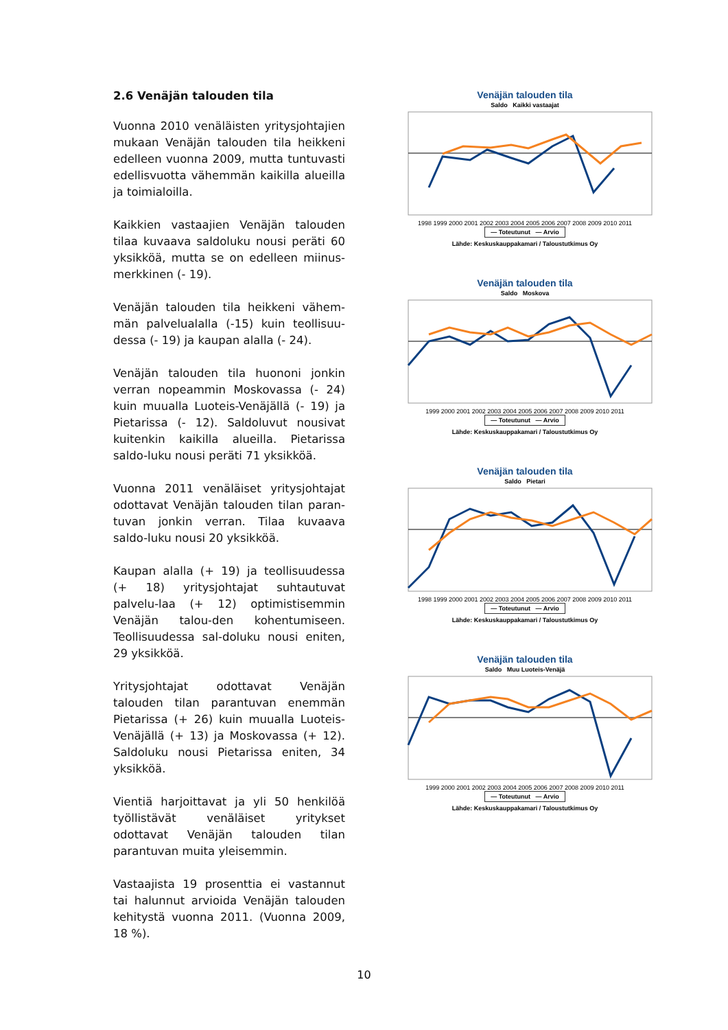2.6 Venäjän talouden tila
Vuonna 2010 venäläisten yritysjohtajien mukaan Venäjän talouden tila heikkeni edelleen vuonna 2009, mutta tuntuvasti edellisvuotta vähemmän kaikilla alueilla ja toimialoilla.
Kaikkien vastaajien Venäjän talouden tilaa kuvaava saldoluku nousi peräti 60 yksikköä, mutta se on edelleen miinus-merkkinen (- 19).
Venäjän talouden tila heikkeni vähem-män palvelualalla (-15) kuin teollisuu-dessa (- 19) ja kaupan alalla (- 24).
Venäjän talouden tila huononi jonkin verran nopeammin Moskovassa (- 24) kuin muualla Luoteis-Venäjällä (- 19) ja Pietarissa (- 12). Saldoluvut nousivat kuitenkin kaikilla alueilla. Pietarissa saldo-luku nousi peräti 71 yksikköä.
Vuonna 2011 venäläiset yritysjohtajat odottavat Venäjän talouden tilan paran-tuvan jonkin verran. Tilaa kuvaava saldo-luku nousi 20 yksikköä.
Kaupan alalla (+ 19) ja teollisuudessa (+ 18) yritysjohtajat suhtautuvat palvelu-laa (+ 12) optimistisemmin Venäjän talou-den kohentumiseen. Teollisuudessa sal-doluku nousi eniten, 29 yksikköä.
Yritysjohtajat odottavat Venäjän talouden tilan parantuvan enemmän Pietarissa (+ 26) kuin muualla Luoteis-Venäjällä (+ 13) ja Moskovassa (+ 12). Saldoluku nousi Pietarissa eniten, 34 yksikköä.
Vientiä harjoittavat ja yli 50 henkilöä työllistävät venäläiset yritykset odottavat Venäjän talouden tilan parantuvan muita yleisemmin.
Vastaajista 19 prosenttia ei vastannut tai halunnut arvioida Venäjän talouden kehitystä vuonna 2011. (Vuonna 2009, 18 %).
Venäjän talouden tila
Saldo Kaikki vastaajat
1998 1999 2000 2001 2002 2003 2004 2005 2006 2007 2008 2009 2010 2011
— Toteutunut — Arvio
Lähde: Keskuskauppakamari / Taloustutkimus Oy
Venäjän talouden tila
Saldo Moskova
1999 2000 2001 2002 2003 2004 2005 2006 2007 2008 2009 2010 2011
— Toteutunut — Arvio
Lähde: Keskuskauppakamari / Taloustutkimus Oy
Venäjän talouden tila
Saldo Pietari
1998 1999 2000 2001 2002 2003 2004 2005 2006 2007 2008 2009 2010 2011
— Toteutunut — Arvio
Lähde: Keskuskauppakamari / Taloustutkimus Oy
Venäjän talouden tila
Saldo Muu Luoteis-Venäjä
1999 2000 2001 2002 2003 2004 2005 2006 2007 2008 2009 2010 2011
— Toteutunut — Arvio
Lähde: Keskuskauppakamari / Taloustutkimus Oy
10